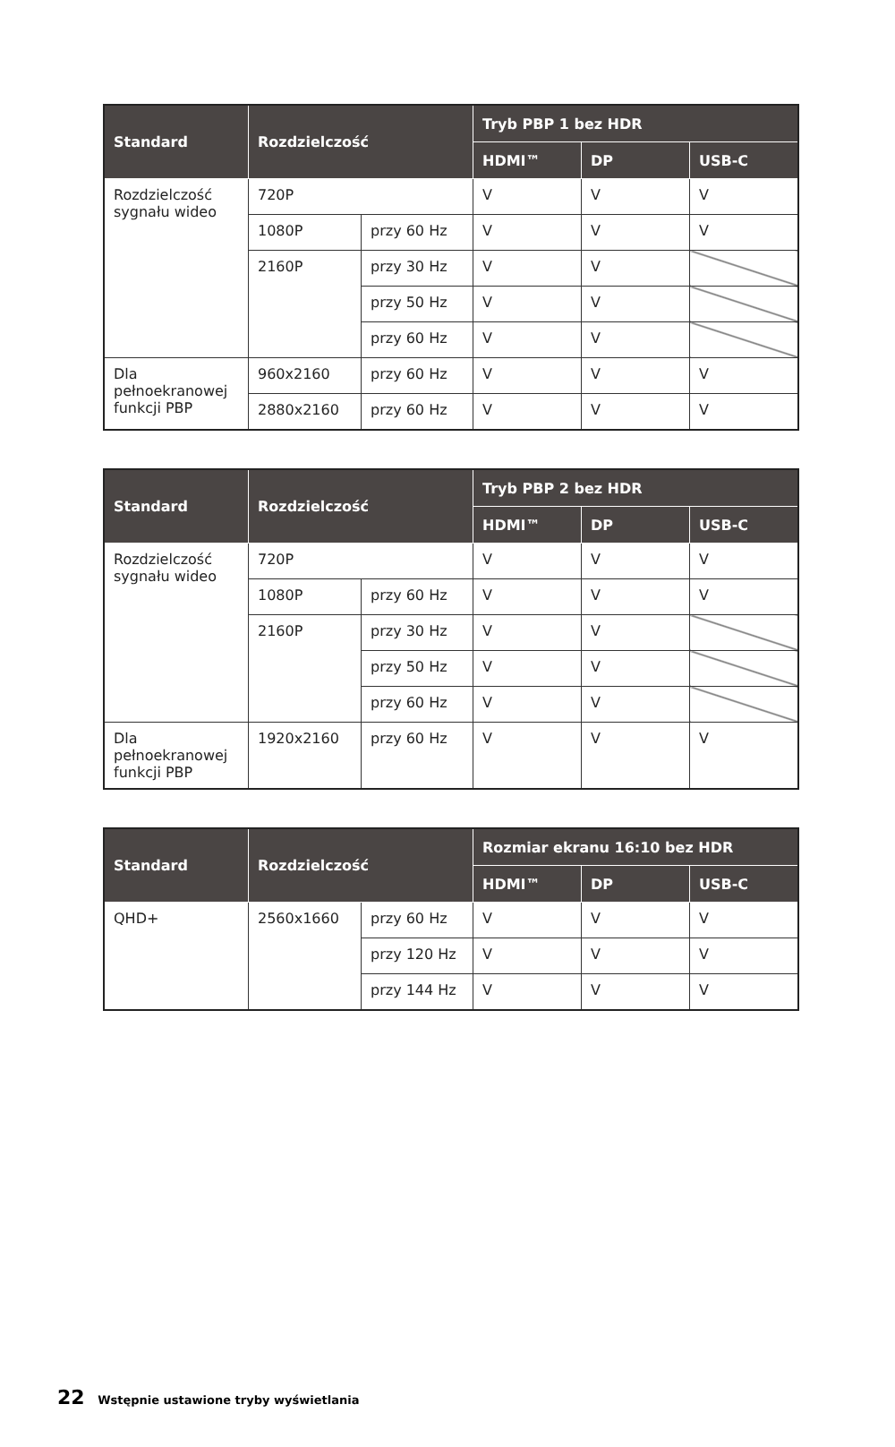| Standard | Rozdzielczość | | Tryb PBP 1 bez HDR | | |
| --- | --- | --- | --- | --- | --- |
| | | | HDMI™ | DP | USB-C |
| Rozdzielczość sygnału wideo | 720P | | V | V | V |
| | 1080P | przy 60 Hz | V | V | V |
| | 2160P | przy 30 Hz | V | V | |
| | | przy 50 Hz | V | V | |
| | | przy 60 Hz | V | V | |
| Dla pełnoekranowej funkcji PBP | 960x2160 | przy 60 Hz | V | V | V |
| | 2880x2160 | przy 60 Hz | V | V | V |
| Standard | Rozdzielczość | | Tryb PBP 2 bez HDR | | |
| --- | --- | --- | --- | --- | --- |
| | | | HDMI™ | DP | USB-C |
| Rozdzielczość sygnału wideo | 720P | | V | V | V |
| | 1080P | przy 60 Hz | V | V | V |
| | 2160P | przy 30 Hz | V | V | |
| | | przy 50 Hz | V | V | |
| | | przy 60 Hz | V | V | |
| Dla pełnoekranowej funkcji PBP | 1920x2160 | przy 60 Hz | V | V | V |
| Standard | Rozdzielczość | | Rozmiar ekranu 16:10 bez HDR | | |
| --- | --- | --- | --- | --- | --- |
| | | | HDMI™ | DP | USB-C |
| QHD+ | 2560x1660 | przy 60 Hz | V | V | V |
| | | przy 120 Hz | V | V | V |
| | | przy 144 Hz | V | V | V |
22 Wstępnie ustawione tryby wyświetlania